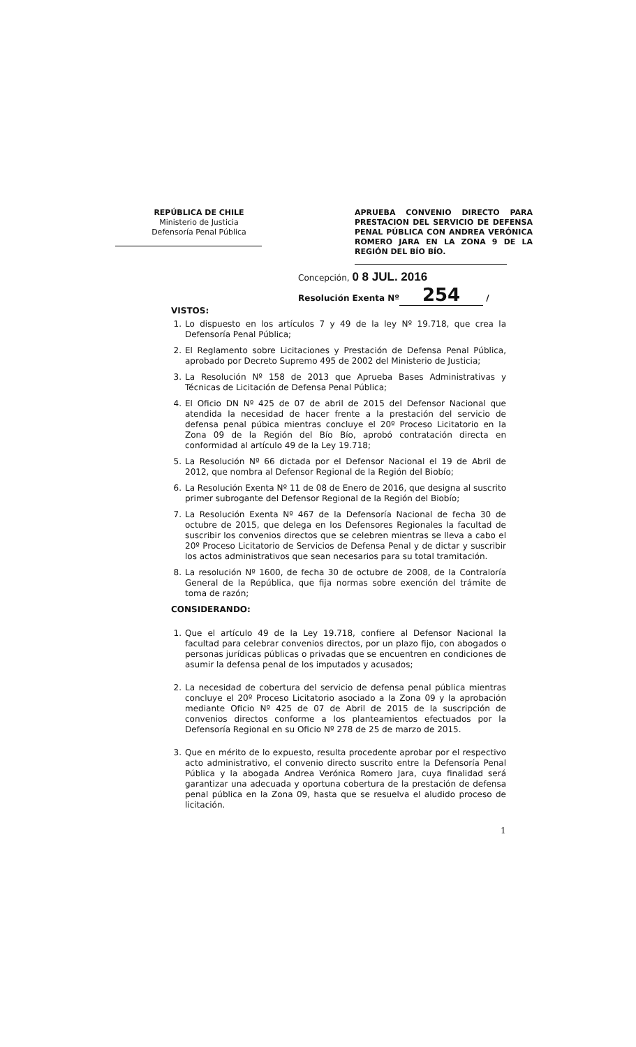REPÚBLICA DE CHILE
Ministerio de Justicia
Defensoría Penal Pública
APRUEBA CONVENIO DIRECTO PARA PRESTACION DEL SERVICIO DE DEFENSA PENAL PÚBLICA CON ANDREA VERÓNICA ROMERO JARA EN LA ZONA 9 DE LA REGIÓN DEL BÍO BÍO.
Concepción, 0 8 JUL. 2016
Resolución Exenta Nº 254 /
VISTOS:
1. Lo dispuesto en los artículos 7 y 49 de la ley Nº 19.718, que crea la Defensoría Penal Pública;
2. El Reglamento sobre Licitaciones y Prestación de Defensa Penal Pública, aprobado por Decreto Supremo 495 de 2002 del Ministerio de Justicia;
3. La Resolución Nº 158 de 2013 que Aprueba Bases Administrativas y Técnicas de Licitación de Defensa Penal Pública;
4. El Oficio DN Nº 425 de 07 de abril de 2015 del Defensor Nacional que atendida la necesidad de hacer frente a la prestación del servicio de defensa penal púbica mientras concluye el 20º Proceso Licitatorio en la Zona 09 de la Región del Bío Bío, aprobó contratación directa en conformidad al artículo 49 de la Ley 19.718;
5. La Resolución Nº 66 dictada por el Defensor Nacional el 19 de Abril de 2012, que nombra al Defensor Regional de la Región del Biobío;
6. La Resolución Exenta Nº 11 de 08 de Enero de 2016, que designa al suscrito primer subrogante del Defensor Regional de la Región del Biobío;
7. La Resolución Exenta Nº 467 de la Defensoría Nacional de fecha 30 de octubre de 2015, que delega en los Defensores Regionales la facultad de suscribir los convenios directos que se celebren mientras se lleva a cabo el 20º Proceso Licitatorio de Servicios de Defensa Penal y de dictar y suscribir los actos administrativos que sean necesarios para su total tramitación.
8. La resolución Nº 1600, de fecha 30 de octubre de 2008, de la Contraloría General de la República, que fija normas sobre exención del trámite de toma de razón;
CONSIDERANDO:
1. Que el artículo 49 de la Ley 19.718, confiere al Defensor Nacional la facultad para celebrar convenios directos, por un plazo fijo, con abogados o personas jurídicas públicas o privadas que se encuentren en condiciones de asumir la defensa penal de los imputados y acusados;
2. La necesidad de cobertura del servicio de defensa penal pública mientras concluye el 20º Proceso Licitatorio asociado a la Zona 09 y la aprobación mediante Oficio Nº 425 de 07 de Abril de 2015 de la suscripción de convenios directos conforme a los planteamientos efectuados por la Defensoría Regional en su Oficio Nº 278 de 25 de marzo de 2015.
3. Que en mérito de lo expuesto, resulta procedente aprobar por el respectivo acto administrativo, el convenio directo suscrito entre la Defensoría Penal Pública y la abogada Andrea Verónica Romero Jara, cuya finalidad será garantizar una adecuada y oportuna cobertura de la prestación de defensa penal pública en la Zona 09, hasta que se resuelva el aludido proceso de licitación.
1